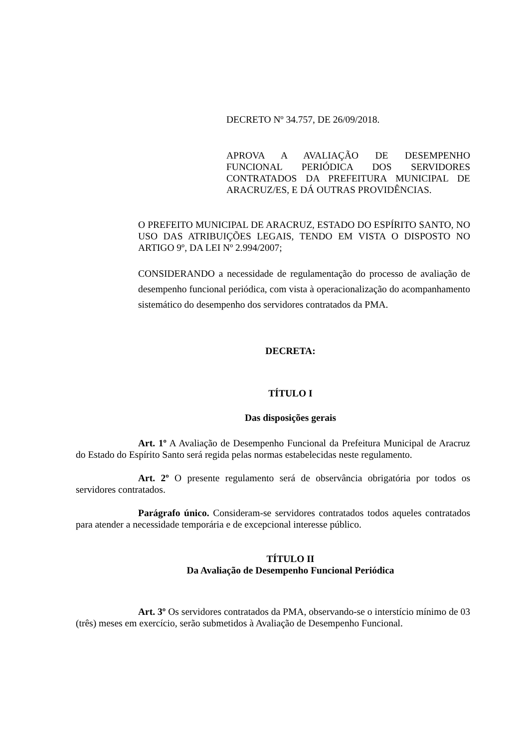DECRETO Nº 34.757, DE 26/09/2018.
APROVA A AVALIAÇÃO DE DESEMPENHO FUNCIONAL PERIÓDICA DOS SERVIDORES CONTRATADOS DA PREFEITURA MUNICIPAL DE ARACRUZ/ES, E DÁ OUTRAS PROVIDÊNCIAS.
O PREFEITO MUNICIPAL DE ARACRUZ, ESTADO DO ESPÍRITO SANTO, NO USO DAS ATRIBUIÇÕES LEGAIS, TENDO EM VISTA O DISPOSTO NO ARTIGO 9º, DA LEI Nº 2.994/2007;
CONSIDERANDO a necessidade de regulamentação do processo de avaliação de desempenho funcional periódica, com vista à operacionalização do acompanhamento sistemático do desempenho dos servidores contratados da PMA.
DECRETA:
TÍTULO I
Das disposições gerais
Art. 1º A Avaliação de Desempenho Funcional da Prefeitura Municipal de Aracruz do Estado do Espírito Santo será regida pelas normas estabelecidas neste regulamento.
Art. 2º O presente regulamento será de observância obrigatória por todos os servidores contratados.
Parágrafo único. Consideram-se servidores contratados todos aqueles contratados para atender a necessidade temporária e de excepcional interesse público.
TÍTULO II
Da Avaliação de Desempenho Funcional Periódica
Art. 3º Os servidores contratados da PMA, observando-se o interstício mínimo de 03 (três) meses em exercício, serão submetidos à Avaliação de Desempenho Funcional.